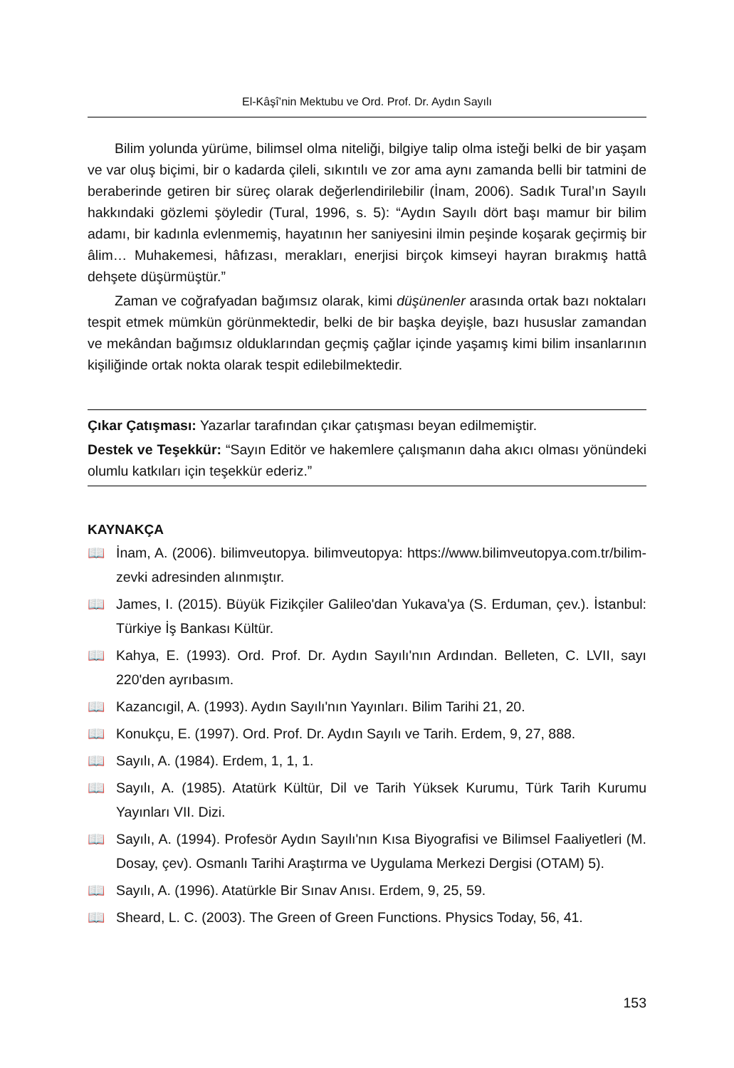El-Kâşî’nin Mektubu ve Ord. Prof. Dr. Aydın Sayılı
Bilim yolunda yürüme, bilimsel olma niteliği, bilgiye talip olma isteği belki de bir yaşam ve var oluş biçimi, bir o kadarda çileli, sıkıntılı ve zor ama aynı zamanda belli bir tatmini de beraberinde getiren bir süreç olarak değerlendirilebilir (İnam, 2006). Sadık Tural’ın Sayılı hakkındaki gözlemi şöyledir (Tural, 1996, s. 5): “Aydın Sayılı dört başı mamur bir bilim adamı, bir kadınla evlenmemiş, hayatının her saniyesini ilmin peşinde koşarak geçirmiş bir âlim… Muhakemesi, hâfızası, merakları, enerjisi birçok kimseyi hayran bırakmış hattâ dehşete düşürmüştür.”
Zaman ve coğrafyadan bağımsız olarak, kimi düşünenler arasında ortak bazı noktaları tespit etmek mümkün görünmektedir, belki de bir başka deyişle, bazı hususlar zamandan ve mekândan bağımsız olduklarından geçmiş çağlar içinde yaşamış kimi bilim insanlarının kişiliğinde ortak nokta olarak tespit edilebilmektedir.
Çıkar Çatışması: Yazarlar tarafından çıkar çatışması beyan edilmemiştir.
Destek ve Teşekkür: “Sayın Editör ve hakemlere çalışmanın daha akıcı olması yönündeki olumlu katkıları için teşekkür ederiz.”
KAYNAKÇA
📖 İnam, A. (2006). bilimveutopya. bilimveutopya: https://www.bilimveutopya.com.tr/bilim-zevki adresinden alınmıştır.
📖 James, I. (2015). Büyük Fizikçiler Galileo'dan Yukava'ya (S. Erduman, çev.). İstanbul: Türkiye İş Bankası Kültür.
📖 Kahya, E. (1993). Ord. Prof. Dr. Aydın Sayılı'nın Ardından. Belleten, C. LVII, sayı 220'den ayrıbasım.
📖 Kazancıgil, A. (1993). Aydın Sayılı'nın Yayınları. Bilim Tarihi 21, 20.
📖 Konukçu, E. (1997). Ord. Prof. Dr. Aydın Sayılı ve Tarih. Erdem, 9, 27, 888.
📖 Sayılı, A. (1984). Erdem, 1, 1, 1.
📖 Sayılı, A. (1985). Atatürk Kültür, Dil ve Tarih Yüksek Kurumu, Türk Tarih Kurumu Yayınları VII. Dizi.
📖 Sayılı, A. (1994). Profesör Aydın Sayılı'nın Kısa Biyografisi ve Bilimsel Faaliyetleri (M. Dosay, çev). Osmanlı Tarihi Araştırma ve Uygulama Merkezi Dergisi (OTAM) 5).
📖 Sayılı, A. (1996). Atatürkle Bir Sınav Anısı. Erdem, 9, 25, 59.
📖 Sheard, L. C. (2003). The Green of Green Functions. Physics Today, 56, 41.
153